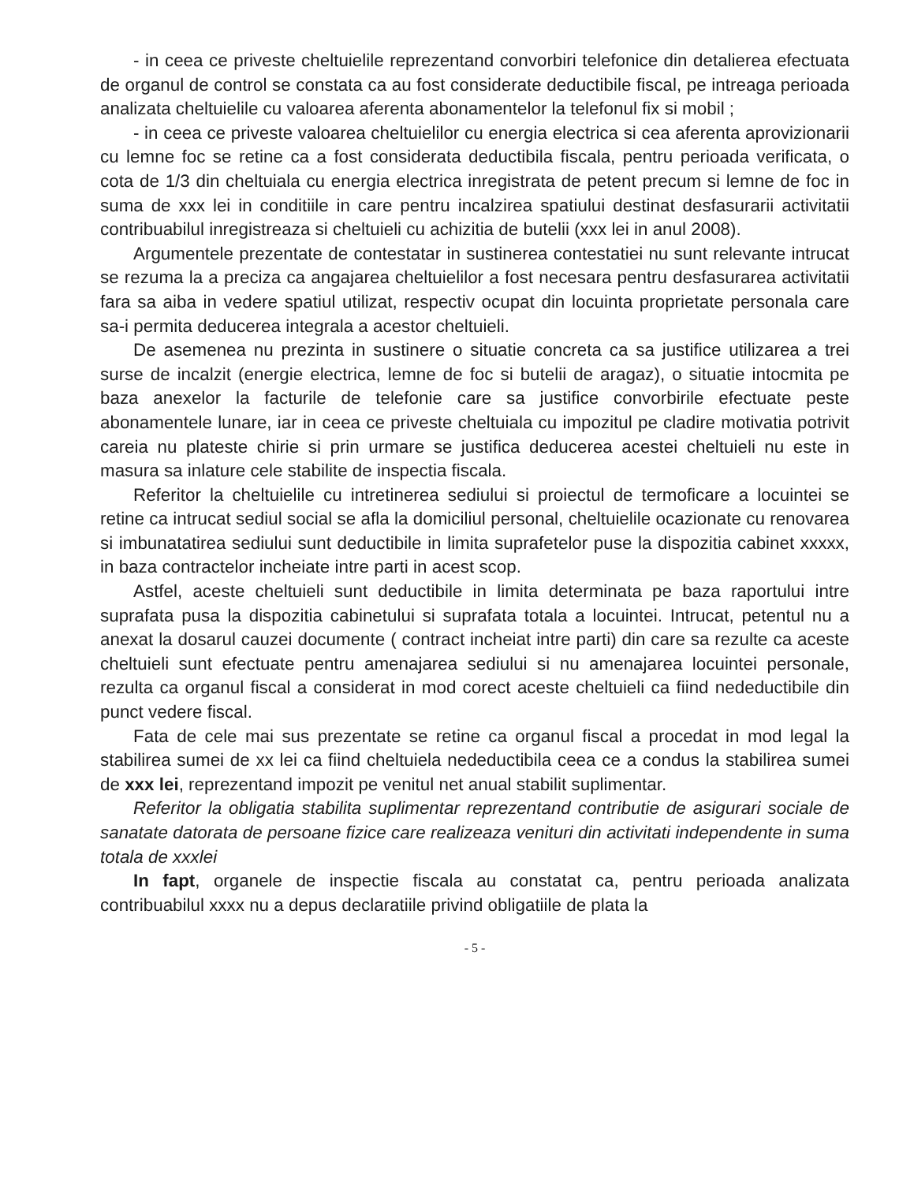- in ceea ce priveste cheltuielile reprezentand convorbiri telefonice din detalierea efectuata de organul de control se constata ca au fost considerate deductibile fiscal, pe intreaga perioada analizata cheltuielile cu valoarea aferenta abonamentelor la telefonul fix si mobil ;
- in ceea ce priveste valoarea cheltuielilor cu energia electrica si cea aferenta aprovizionarii cu lemne foc se retine ca a fost considerata deductibila fiscala, pentru perioada verificata, o cota de 1/3 din cheltuiala cu energia electrica inregistrata de petent precum si lemne de foc in suma de xxx lei in conditiile in care pentru incalzirea spatiului destinat desfasurarii activitatii contribuabilul inregistreaza si cheltuieli cu achizitia de butelii (xxx lei in anul 2008).
Argumentele prezentate de contestatar in sustinerea contestatiei nu sunt relevante intrucat se rezuma la a preciza ca angajarea cheltuielilor a fost necesara pentru desfasurarea activitatii fara sa aiba in vedere spatiul utilizat, respectiv ocupat din locuinta proprietate personala care sa-i permita deducerea integrala a acestor cheltuieli.
De asemenea nu prezinta in sustinere o situatie concreta ca sa justifice utilizarea a trei surse de incalzit (energie electrica, lemne de foc si butelii de aragaz), o situatie intocmita pe baza anexelor la facturile de telefonie care sa justifice convorbirile efectuate peste abonamentele lunare, iar in ceea ce priveste cheltuiala cu impozitul pe cladire motivatia potrivit careia nu plateste chirie si prin urmare se justifica deducerea acestei cheltuieli nu este in masura sa inlature cele stabilite de inspectia fiscala.
Referitor la cheltuielile cu intretinerea sediului si proiectul de termoficare a locuintei se retine ca intrucat sediul social se afla la domiciliul personal, cheltuielile ocazionate cu renovarea si imbunatatirea sediului sunt deductibile in limita suprafetelor puse la dispozitia cabinet xxxxx, in baza contractelor incheiate intre parti in acest scop.
Astfel, aceste cheltuieli sunt deductibile in limita determinata pe baza raportului intre suprafata pusa la dispozitia cabinetului si suprafata totala a locuintei. Intrucat, petentul nu a anexat la dosarul cauzei documente ( contract incheiat intre parti) din care sa rezulte ca aceste cheltuieli sunt efectuate pentru amenajarea sediului si nu amenajarea locuintei personale, rezulta ca organul fiscal a considerat in mod corect aceste cheltuieli ca fiind nedeductibile din punct vedere fiscal.
Fata de cele mai sus prezentate se retine ca organul fiscal a procedat in mod legal la stabilirea sumei de xx lei ca fiind cheltuiela nedeductibila ceea ce a condus la stabilirea sumei de xxx lei, reprezentand impozit pe venitul net anual stabilit suplimentar.
Referitor la obligatia stabilita suplimentar reprezentand contributie de asigurari sociale de sanatate datorata de persoane fizice care realizeaza venituri din activitati independente in suma totala de xxxlei
In fapt, organele de inspectie fiscala au constatat ca, pentru perioada analizata contribuabilul xxxx nu a depus declaratiile privind obligatiile de plata la
- 5 -